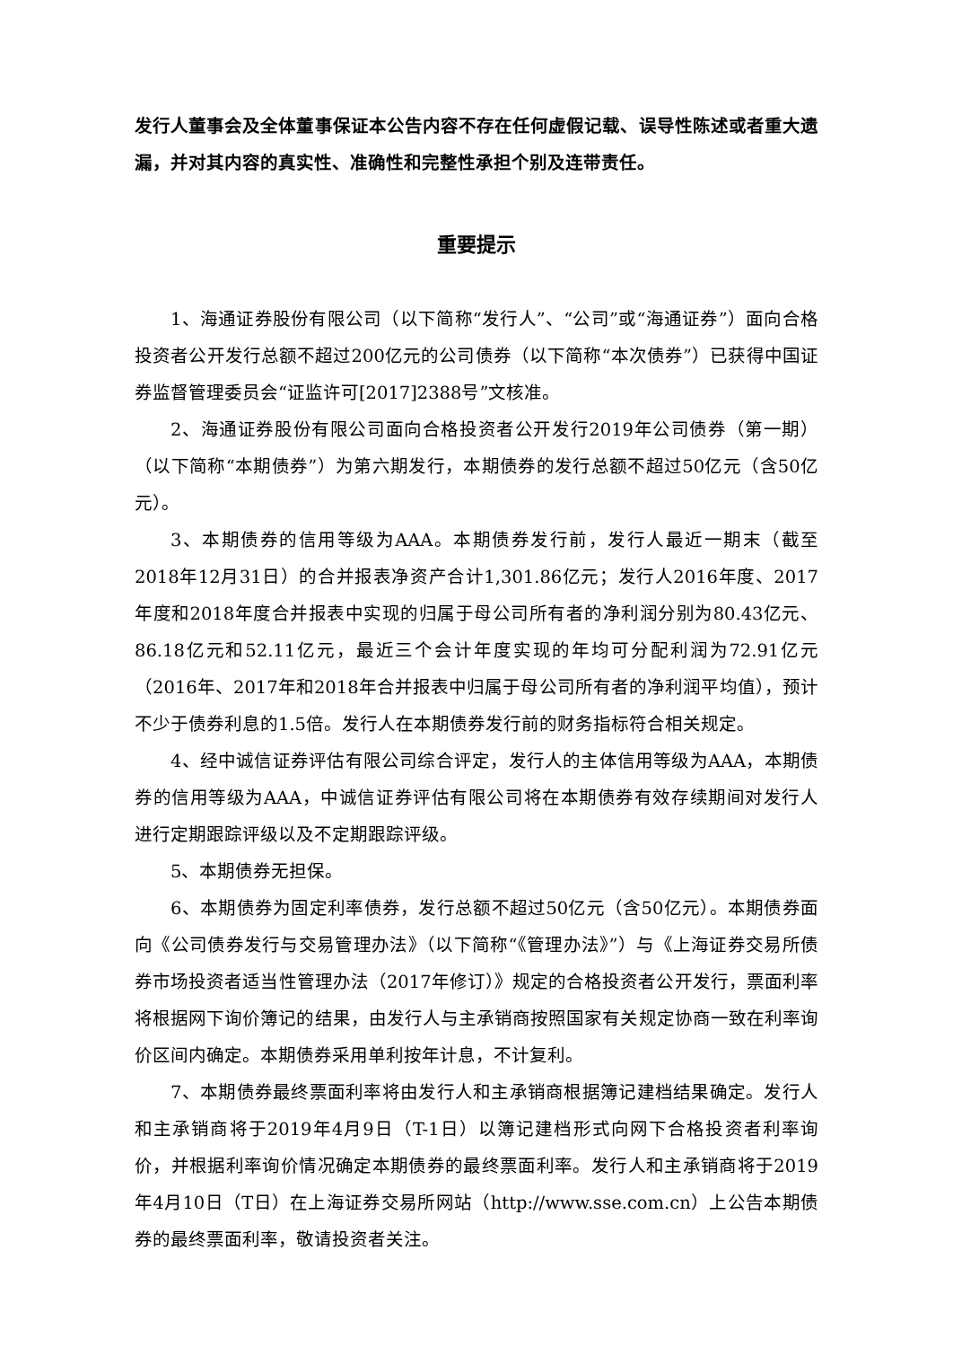发行人董事会及全体董事保证本公告内容不存在任何虚假记载、误导性陈述或者重大遗漏，并对其内容的真实性、准确性和完整性承担个别及连带责任。
重要提示
1、海通证券股份有限公司（以下简称“发行人”、“公司”或“海通证券”）面向合格投资者公开发行总额不超过200亿元的公司债券（以下简称“本次债券”）已获得中国证券监督管理委员会“证监许可[2017]2388号”文核准。
2、海通证券股份有限公司面向合格投资者公开发行2019年公司债券（第一期）（以下简称“本期债券”）为第六期发行，本期债券的发行总额不超过50亿元（含50亿元）。
3、本期债券的信用等级为AAA。本期债券发行前，发行人最近一期末（截至2018年12月31日）的合并报表净资产合计1,301.86亿元；发行人2016年度、2017年度和2018年度合并报表中实现的归属于母公司所有者的净利润分别为80.43亿元、86.18亿元和52.11亿元，最近三个会计年度实现的年均可分配利润为72.91亿元（2016年、2017年和2018年合并报表中归属于母公司所有者的净利润平均值），预计不少于债券利息的1.5倍。发行人在本期债券发行前的财务指标符合相关规定。
4、经中诚信证券评估有限公司综合评定，发行人的主体信用等级为AAA，本期债券的信用等级为AAA，中诚信证券评估有限公司将在本期债券有效存续期间对发行人进行定期跟踪评级以及不定期跟踪评级。
5、本期债券无担保。
6、本期债券为固定利率债券，发行总额不超过50亿元（含50亿元）。本期债券面向《公司债券发行与交易管理办法》（以下简称“《管理办法》”）与《上海证券交易所债券市场投资者适当性管理办法（2017年修订）》规定的合格投资者公开发行，票面利率将根据网下询价簿记的结果，由发行人与主承销商按照国家有关规定协商一致在利率询价区间内确定。本期债券采用单利按年计息，不计复利。
7、本期债券最终票面利率将由发行人和主承销商根据簿记建档结果确定。发行人和主承销商将于2019年4月9日（T-1日）以簿记建档形式向网下合格投资者利率询价，并根据利率询价情况确定本期债券的最终票面利率。发行人和主承销商将于2019年4月10日（T日）在上海证券交易所网站（http://www.sse.com.cn）上公告本期债券的最终票面利率，敬请投资者关注。